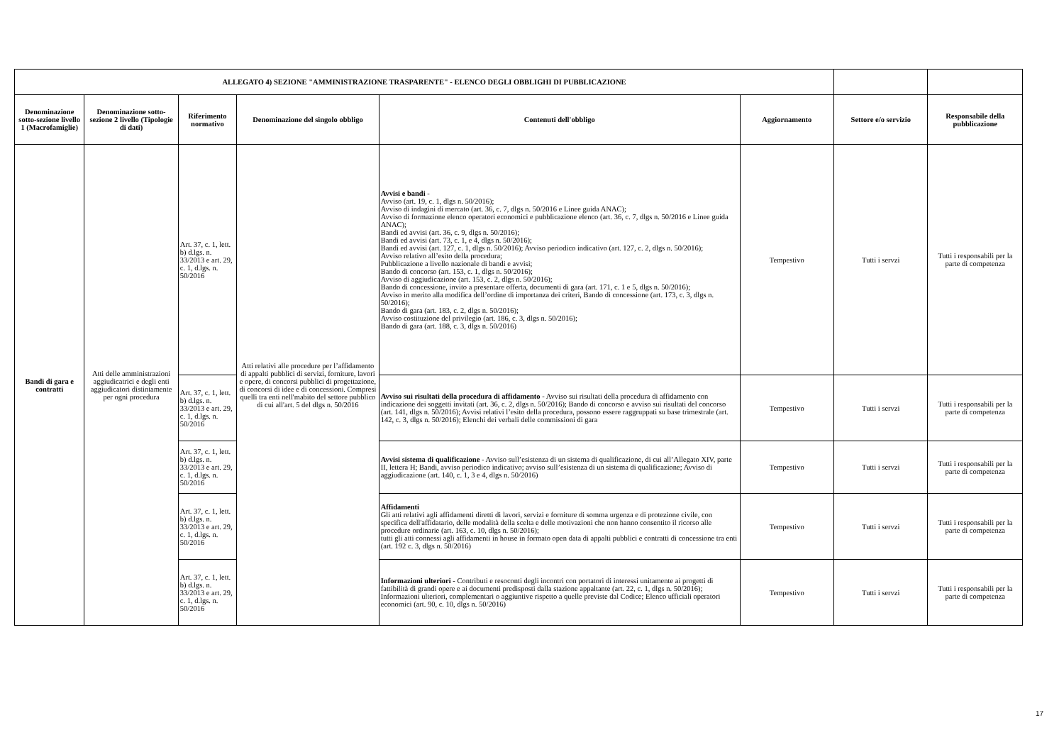| ALLEGATO 4) SEZIONE "AMMINISTRAZIONE TRASPARENTE" - ELENCO DEGLI OBBLIGHI DI PUBBLICAZIONE | | | | | | | |
| Denominazione sotto-sezione livello 1 (Macrofamiglie) | Denominazione sotto-sezione 2 livello (Tipologie di dati) | Riferimento normativo | Denominazione del singolo obbligo | Contenuti dell'obbligo | Aggiornamento | Settore e/o servizio | Responsabile della pubblicazione |
| Bandi di gara e contratti | Atti delle amministrazioni aggiudicatrici e degli enti aggiudicatori distintamente per ogni procedura | Art. 37, c. 1, lett. b) d.lgs. n. 33/2013 e art. 29, c. 1, d.lgs. n. 50/2016 | Atti relativi alle procedure per l’affidamento di appalti pubblici di servizi, forniture, lavori e opere, di concorsi pubblici di progettazione, di concorsi di idee e di concessioni. Compresi quelli tra enti nell'mabito del settore pubblico di cui all'art. 5 del dlgs n. 50/2016 | Avvisi e bandi - Avviso (art. 19, c. 1, dlgs n. 50/2016); Avviso di indagini di mercato (art. 36, c. 7, dlgs n. 50/2016 e Linee guida ANAC); Avviso di formazione elenco operatori economici e pubblicazione elenco (art. 36, c. 7, dlgs n. 50/2016 e Linee guida ANAC); Bandi ed avvisi (art. 36, c. 9, dlgs n. 50/2016); Bandi ed avvisi (art. 73, c. 1, e 4, dlgs n. 50/2016); Bandi ed avvisi (art. 127, c. 1, dlgs n. 50/2016); Avviso periodico indicativo (art. 127, c. 2, dlgs n. 50/2016); Avviso relativo all’esito della procedura; Pubblicazione a livello nazionale di bandi e avvisi; Bando di concorso (art. 153, c. 1, dlgs n. 50/2016); Avviso di aggiudicazione (art. 153, c. 2, dlgs n. 50/2016); Bando di concessione, invito a presentare offerta, documenti di gara (art. 171, c. 1 e 5, dlgs n. 50/2016); Avviso in merito alla modifica dell’ordine di importanza dei criteri, Bando di concessione (art. 173, c. 3, dlgs n. 50/2016); Bando di gara (art. 183, c. 2, dlgs n. 50/2016); Avviso costituzione del privilegio (art. 186, c. 3, dlgs n. 50/2016); Bando di gara (art. 188, c. 3, dlgs n. 50/2016) | Tempestivo | Tutti i servzi | Tutti i responsabili per la parte di competenza |
| | | Art. 37, c. 1, lett. b) d.lgs. n. 33/2013 e art. 29, c. 1, d.lgs. n. 50/2016 | | Avviso sui risultati della procedura di affidamento - Avviso sui risultati della procedura di affidamento con indicazione dei soggetti invitati (art. 36, c. 2, dlgs n. 50/2016); Bando di concorso e avviso sui risultati del concorso (art. 141, dlgs n. 50/2016); Avvisi relativi l’esito della procedura, possono essere raggruppati su base trimestrale (art. 142, c. 3, dlgs n. 50/2016); Elenchi dei verbali delle commissioni di gara | Tempestivo | Tutti i servzi | Tutti i responsabili per la parte di competenza |
| | | Art. 37, c. 1, lett. b) d.lgs. n. 33/2013 e art. 29, c. 1, d.lgs. n. 50/2016 | | Avvisi sistema di qualificazione - Avviso sull’esistenza di un sistema di qualificazione, di cui all’Allegato XIV, parte II, lettera H; Bandi, avviso periodico indicativo; avviso sull’esistenza di un sistema di qualificazione; Avviso di aggiudicazione (art. 140, c. 1, 3 e 4, dlgs n. 50/2016) | Tempestivo | Tutti i servzi | Tutti i responsabili per la parte di competenza |
| | | Art. 37, c. 1, lett. b) d.lgs. n. 33/2013 e art. 29, c. 1, d.lgs. n. 50/2016 | | Affidamenti Gli atti relativi agli affidamenti diretti di lavori, servizi e forniture di somma urgenza e di protezione civile, con specifica dell'affidatario, delle modalità della scelta e delle motivazioni che non hanno consentito il ricorso alle procedure ordinarie (art. 163, c. 10, dlgs n. 50/2016); tutti gli atti connessi agli affidamenti in house in formato open data di appalti pubblici e contratti di concessione tra enti (art. 192 c. 3, dlgs n. 50/2016) | Tempestivo | Tutti i servzi | Tutti i responsabili per la parte di competenza |
| | | Art. 37, c. 1, lett. b) d.lgs. n. 33/2013 e art. 29, c. 1, d.lgs. n. 50/2016 | | Informazioni ulteriori - Contributi e resoconti degli incontri con portatori di interessi unitamente ai progetti di fattibilità di grandi opere e ai documenti predisposti dalla stazione appaltante (art. 22, c. 1, dlgs n. 50/2016); Informazioni ulteriori, complementari o aggiuntive rispetto a quelle previste dal Codice; Elenco ufficiali operatori economici (art. 90, c. 10, dlgs n. 50/2016) | Tempestivo | Tutti i servzi | Tutti i responsabili per la parte di competenza |
17